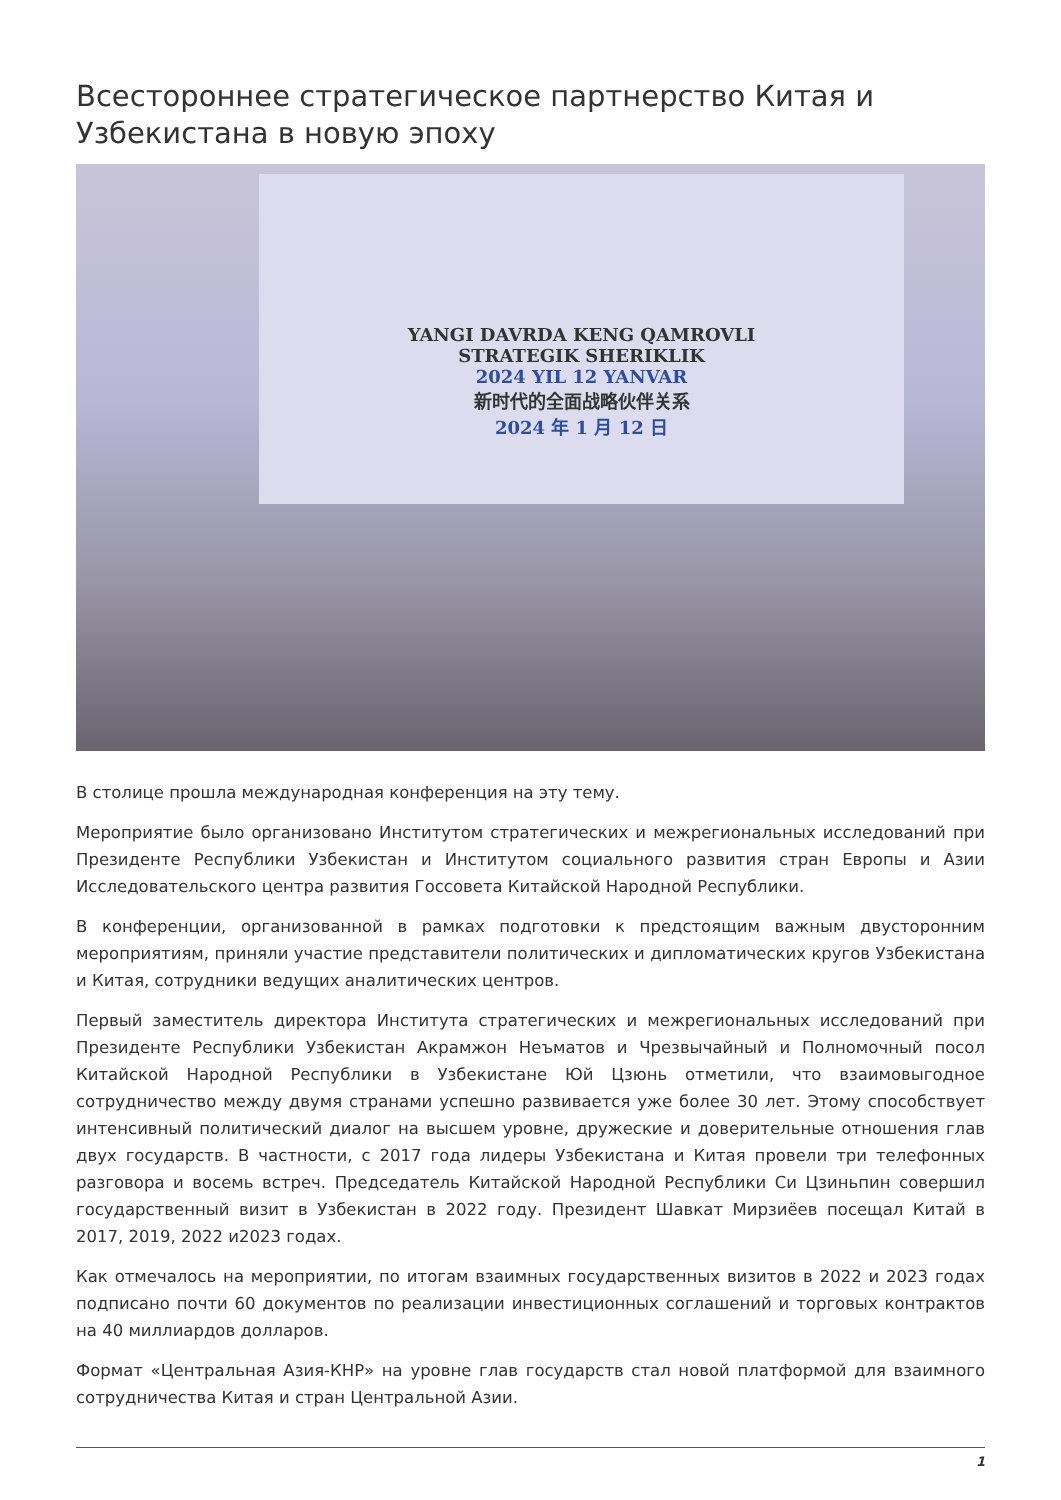Всестороннее стратегическое партнерство Китая и Узбекистана в новую эпоху
YANGI DAVRDA KENG QAMROVLI
STRATEGIK SHERIKLIK
2024 YIL 12 YANVAR
新时代的全面战略伙伴关系
2024 年 1 月 12 日
В столице прошла международная конференция на эту тему.
Мероприятие было организовано Институтом стратегических и межрегиональных исследований при Президенте Республики Узбекистан и Институтом социального развития стран Европы и Азии Исследовательского центра развития Госсовета Китайской Народной Республики.
В конференции, организованной в рамках подготовки к предстоящим важным двусторонним мероприятиям, приняли участие представители политических и дипломатических кругов Узбекистана и Китая, сотрудники ведущих аналитических центров.
Первый заместитель директора Института стратегических и межрегиональных исследований при Президенте Республики Узбекистан Акрамжон Неъматов и Чрезвычайный и Полномочный посол Китайской Народной Республики в Узбекистане Юй Цзюнь отметили, что взаимовыгодное сотрудничество между двумя странами успешно развивается уже более 30 лет. Этому способствует интенсивный политический диалог на высшем уровне, дружеские и доверительные отношения глав двух государств. В частности, с 2017 года лидеры Узбекистана и Китая провели три телефонных разговора и восемь встреч. Председатель Китайской Народной Республики Си Цзиньпин совершил государственный визит в Узбекистан в 2022 году. Президент Шавкат Мирзиёев посещал Китай в 2017, 2019, 2022 и2023 годах.
Как отмечалось на мероприятии, по итогам взаимных государственных визитов в 2022 и 2023 годах подписано почти 60 документов по реализации инвестиционных соглашений и торговых контрактов на 40 миллиардов долларов.
Формат «Центральная Азия-КНР» на уровне глав государств стал новой платформой для взаимного сотрудничества Китая и стран Центральной Азии.
1